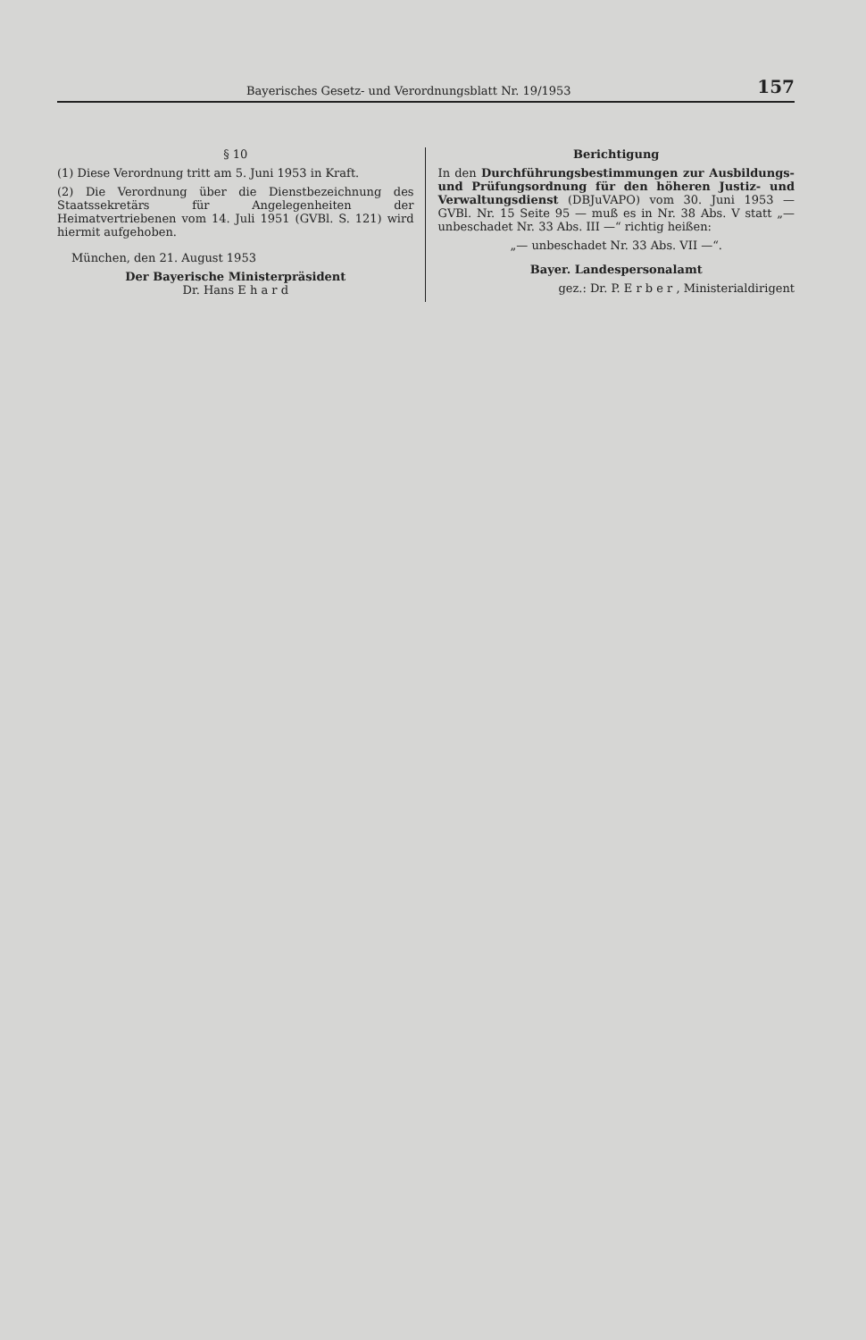Bayerisches Gesetz- und Verordnungsblatt Nr. 19/1953 157
§ 10
(1) Diese Verordnung tritt am 5. Juni 1953 in Kraft.
(2) Die Verordnung über die Dienstbezeichnung des Staatssekretärs für Angelegenheiten der Heimatvertriebenen vom 14. Juli 1951 (GVBl. S. 121) wird hiermit aufgehoben.
München, den 21. August 1953
Der Bayerische Ministerpräsident
Dr. Hans E h a r d
Berichtigung
In den Durchführungsbestimmungen zur Ausbildungs- und Prüfungsordnung für den höheren Justiz- und Verwaltungsdienst (DBJuVAPO) vom 30. Juni 1953 — GVBl. Nr. 15 Seite 95 — muß es in Nr. 38 Abs. V statt „— unbeschadet Nr. 33 Abs. III —“ richtig heißen:
„— unbeschadet Nr. 33 Abs. VII —“.
Bayer. Landespersonalamt
gez.: Dr. P. E r b e r , Ministerialdirigent